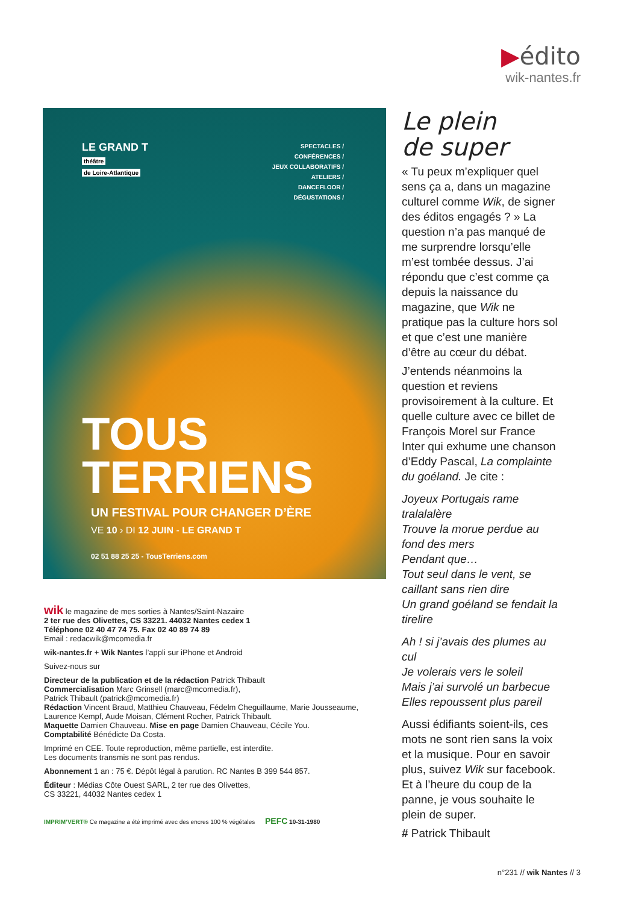▶édito
wik-nantes.fr
LE GRAND T
théâtre
de Loire-Atlantique
SPECTACLES /
CONFÉRENCES /
JEUX COLLABORATIFS /
ATELIERS /
DANCEFLOOR /
DÉGUSTATIONS /
TOUS
TERRIENS
UN FESTIVAL POUR CHANGER D’ÈRE
VE 10 › DI 12 JUIN - LE GRAND T
02 51 88 25 25 - TousTerriens.com
wik le magazine de mes sorties à Nantes/Saint-Nazaire
2 ter rue des Olivettes, CS 33221. 44032 Nantes cedex 1
Téléphone 02 40 47 74 75. Fax 02 40 89 74 89
Email : redacwik@mcomedia.fr
wik-nantes.fr + Wik Nantes l’appli sur iPhone et Android
Suivez-nous sur
Directeur de la publication et de la rédaction Patrick Thibault
Commercialisation Marc Grinsell (marc@mcomedia.fr),
Patrick Thibault (patrick@mcomedia.fr)
Rédaction Vincent Braud, Matthieu Chauveau, Fédelm Cheguillaume, Marie Jousseaume, Laurence Kempf, Aude Moisan, Clément Rocher, Patrick Thibault.
Maquette Damien Chauveau. Mise en page Damien Chauveau, Cécile You.
Comptabilité Bénédicte Da Costa.
Imprimé en CEE. Toute reproduction, même partielle, est interdite.
Les documents transmis ne sont pas rendus.
Abonnement 1 an : 75 €. Dépôt légal à parution. RC Nantes B 399 544 857.
Éditeur : Médias Côte Ouest SARL, 2 ter rue des Olivettes,
CS 33221, 44032 Nantes cedex 1
IMPRIM’VERT® Ce magazine a été imprimé avec des encres 100 % végétales PEFC 10-31-1980
Le plein
de super
« Tu peux m’expliquer quel sens ça a, dans un magazine culturel comme Wik, de signer des éditos engagés ? » La question n’a pas manqué de me surprendre lorsqu’elle m’est tombée dessus. J’ai répondu que c’est comme ça depuis la naissance du magazine, que Wik ne pratique pas la culture hors sol et que c’est une manière d’être au cœur du débat.
J’entends néanmoins la question et reviens provisoirement à la culture. Et quelle culture avec ce billet de François Morel sur France Inter qui exhume une chanson d’Eddy Pascal, La complainte du goéland. Je cite :
Joyeux Portugais rame tralalalère
Trouve la morue perdue au fond des mers
Pendant que…
Tout seul dans le vent, se caillant sans rien dire
Un grand goéland se fendait la tirelire
Ah ! si j’avais des plumes au cul
Je volerais vers le soleil
Mais j’ai survolé un barbecue
Elles repoussent plus pareil
Aussi édifiants soient-ils, ces mots ne sont rien sans la voix et la musique. Pour en savoir plus, suivez Wik sur facebook. Et à l’heure du coup de la panne, je vous souhaite le plein de super.
# Patrick Thibault
n°231 // wik Nantes // 3